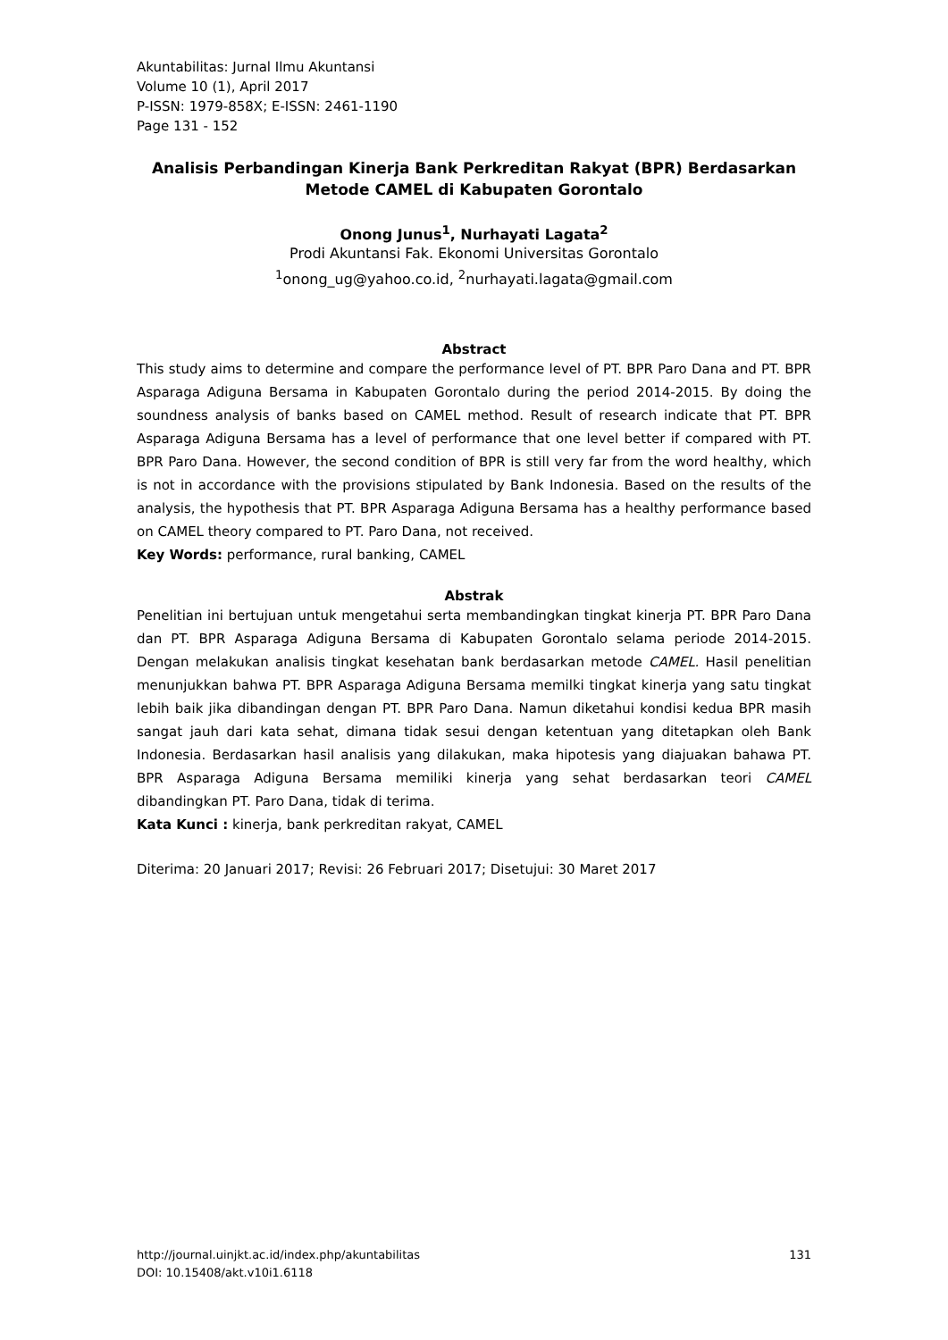Akuntabilitas: Jurnal Ilmu Akuntansi
Volume 10 (1), April 2017
P-ISSN: 1979-858X; E-ISSN: 2461-1190
Page 131 - 152
Analisis Perbandingan Kinerja Bank Perkreditan Rakyat (BPR) Berdasarkan Metode CAMEL di Kabupaten Gorontalo
Onong Junus<sup>1</sup>, Nurhayati Lagata<sup>2</sup>
Prodi Akuntansi Fak. Ekonomi Universitas Gorontalo
<sup>1</sup> onong_ug@yahoo.co.id, <sup>2</sup>nurhayati.lagata@gmail.com
Abstract
This study aims to determine and compare the performance level of PT. BPR Paro Dana and PT. BPR Asparaga Adiguna Bersama in Kabupaten Gorontalo during the period 2014-2015. By doing the soundness analysis of banks based on CAMEL method. Result of research indicate that PT. BPR Asparaga Adiguna Bersama has a level of performance that one level better if compared with PT. BPR Paro Dana. However, the second condition of BPR is still very far from the word healthy, which is not in accordance with the provisions stipulated by Bank Indonesia. Based on the results of the analysis, the hypothesis that PT. BPR Asparaga Adiguna Bersama has a healthy performance based on CAMEL theory compared to PT. Paro Dana, not received.
Key Words: performance, rural banking, CAMEL
Abstrak
Penelitian ini bertujuan untuk mengetahui serta membandingkan tingkat kinerja PT. BPR Paro Dana dan PT. BPR Asparaga Adiguna Bersama di Kabupaten Gorontalo selama periode 2014-2015. Dengan melakukan analisis tingkat kesehatan bank berdasarkan metode CAMEL. Hasil penelitian menunjukkan bahwa PT. BPR Asparaga Adiguna Bersama memilki tingkat kinerja yang satu tingkat lebih baik jika dibandingan dengan PT. BPR Paro Dana. Namun diketahui kondisi kedua BPR masih sangat jauh dari kata sehat, dimana tidak sesui dengan ketentuan yang ditetapkan oleh Bank Indonesia. Berdasarkan hasil analisis yang dilakukan, maka hipotesis yang diajuakan bahawa PT. BPR Asparaga Adiguna Bersama memiliki kinerja yang sehat berdasarkan teori CAMEL dibandingkan PT. Paro Dana, tidak di terima.
Kata Kunci : kinerja, bank perkreditan rakyat, CAMEL
Diterima: 20 Januari 2017; Revisi: 26 Februari 2017; Disetujui: 30 Maret 2017
http://journal.uinjkt.ac.id/index.php/akuntabilitas
DOI: 10.15408/akt.v10i1.6118
131